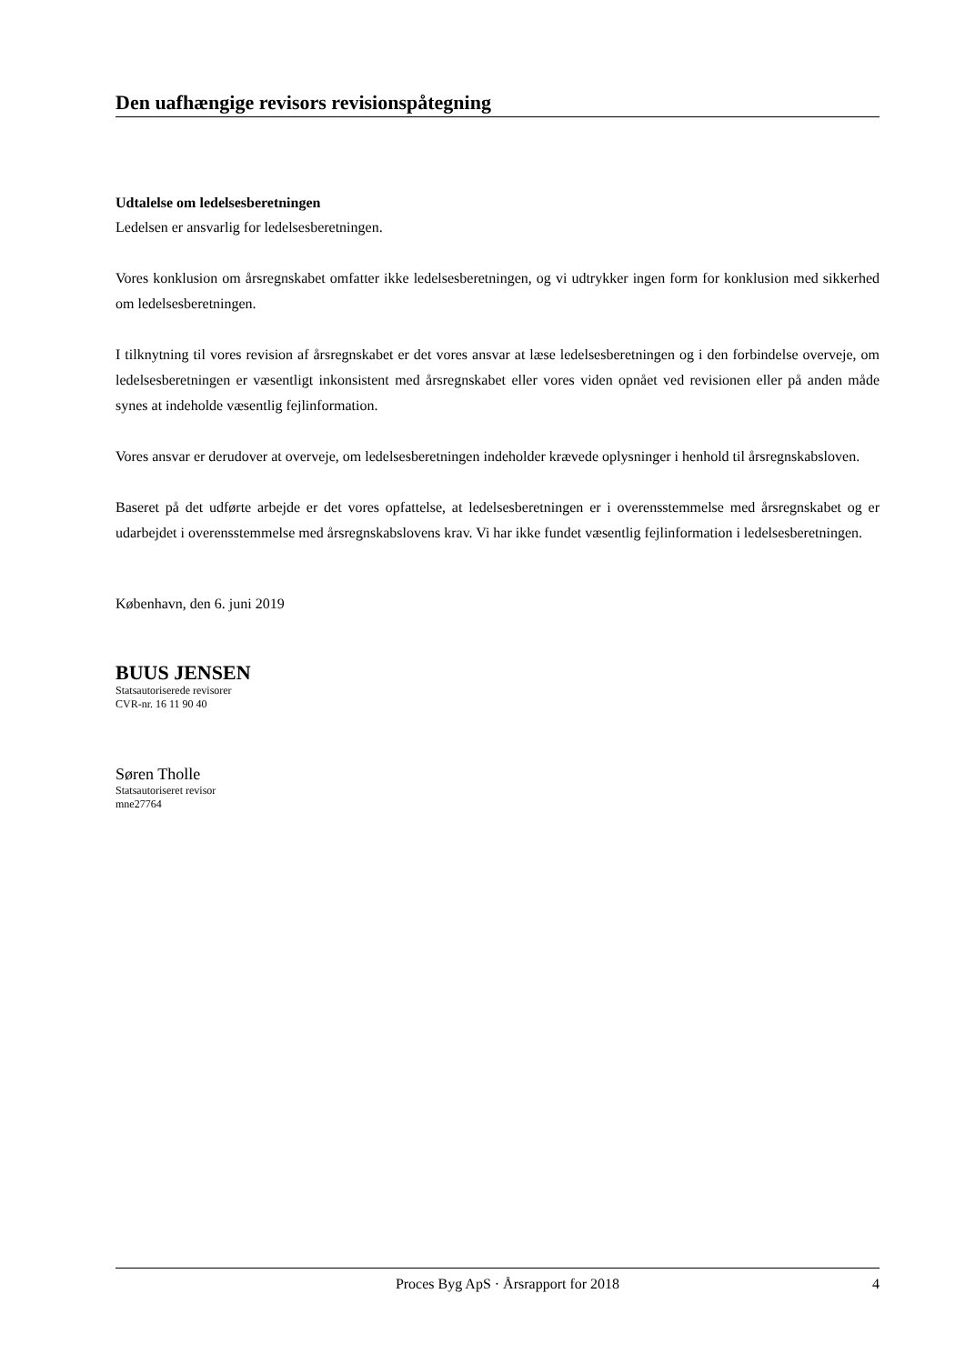Den uafhængige revisors revisionspåtegning
Udtalelse om ledelsesberetningen
Ledelsen er ansvarlig for ledelsesberetningen.
Vores konklusion om årsregnskabet omfatter ikke ledelsesberetningen, og vi udtrykker ingen form for konklusion med sikkerhed om ledelsesberetningen.
I tilknytning til vores revision af årsregnskabet er det vores ansvar at læse ledelsesberetningen og i den forbindelse overveje, om ledelsesberetningen er væsentligt inkonsistent med årsregnskabet eller vores viden opnået ved revisionen eller på anden måde synes at indeholde væsentlig fejlinformation.
Vores ansvar er derudover at overveje, om ledelsesberetningen indeholder krævede oplysninger i henhold til årsregnskabsloven.
Baseret på det udførte arbejde er det vores opfattelse, at ledelsesberetningen er i overensstemmelse med årsregnskabet og er udarbejdet i overensstemmelse med årsregnskabslovens krav. Vi har ikke fundet væsentlig fejlinformation i ledelsesberetningen.
København, den 6. juni 2019
BUUS JENSEN
Statsautoriserede revisorer
CVR-nr. 16 11 90 40
Søren Tholle
Statsautoriseret revisor
mne27764
Proces Byg ApS · Årsrapport for 2018 4